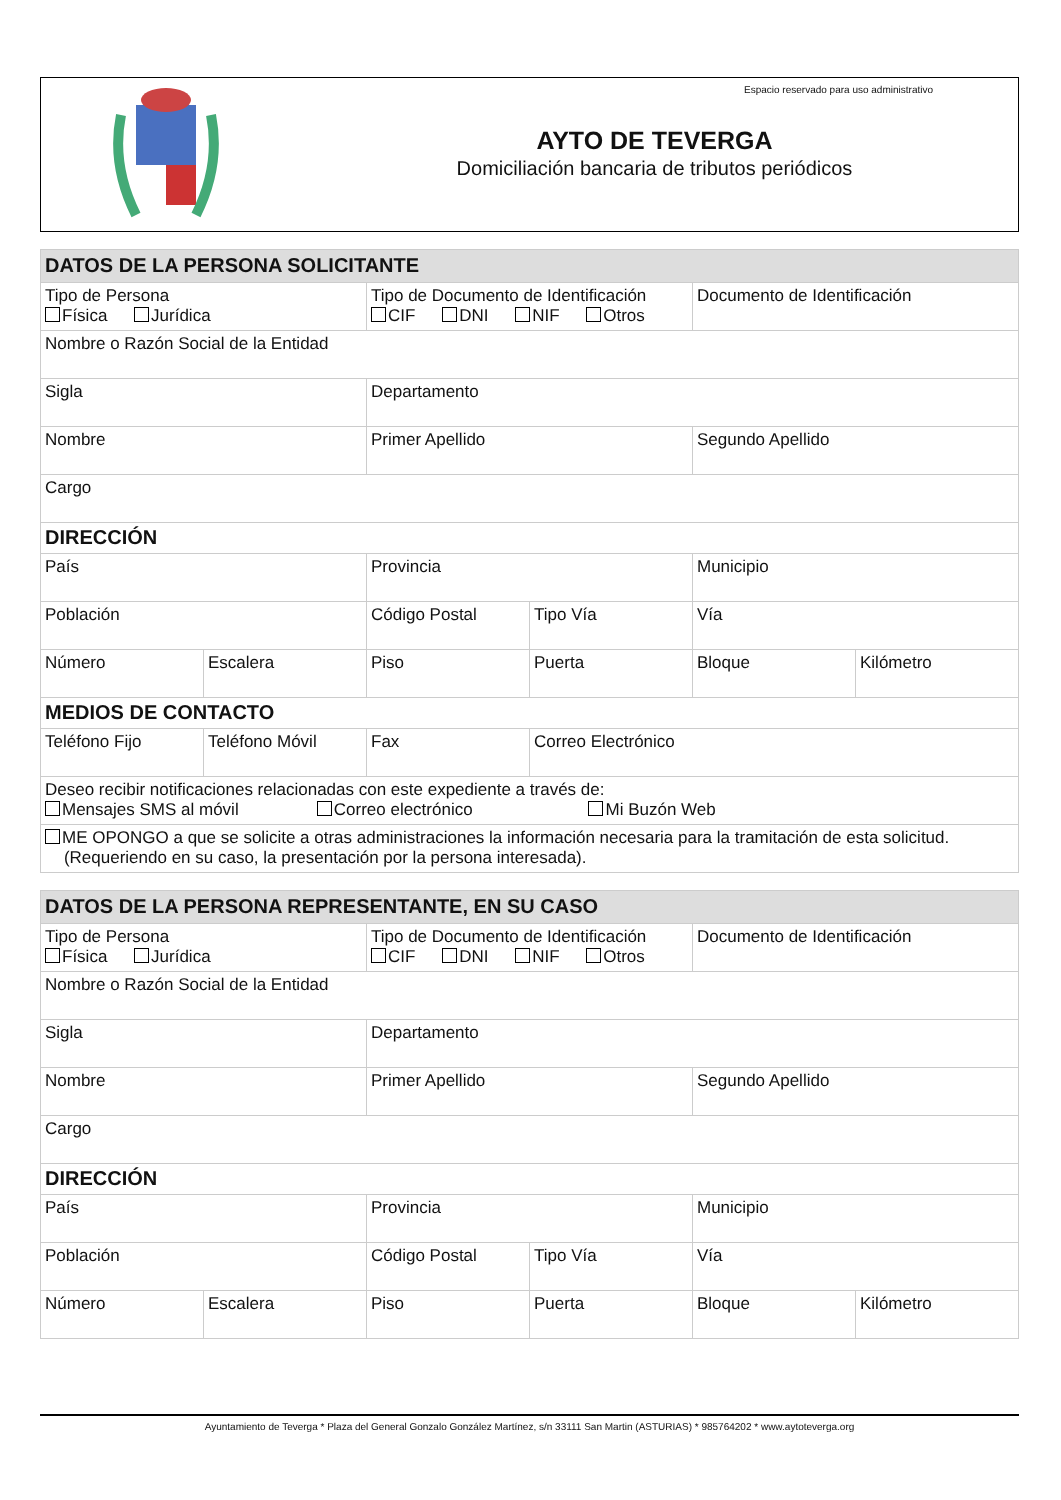AYTO DE TEVERGA
Domiciliación bancaria de tributos periódicos
Espacio reservado para uso administrativo
| DATOS DE LA PERSONA SOLICITANTE | | | | | |
| Tipo de Persona Física Jurídica | | Tipo de Documento de Identificación CIF DNI NIF Otros | | Documento de Identificación | |
| Nombre o Razón Social de la Entidad | | | | | |
| Sigla | | Departamento | | | |
| Nombre | | Primer Apellido | | Segundo Apellido | |
| Cargo | | | | | |
| DIRECCIÓN | | | | | |
| País | | Provincia | | Municipio | |
| Población | | Código Postal | Tipo Vía | Vía | |
| Número | Escalera | Piso | Puerta | Bloque | Kilómetro |
| MEDIOS DE CONTACTO | | | | | |
| Teléfono Fijo | Teléfono Móvil | Fax | Correo Electrónico | | |
| Deseo recibir notificaciones relacionadas con este expediente a través de: Mensajes SMS al móvil Correo electrónico Mi Buzón Web | | | | | |
| ME OPONGO a que se solicite a otras administraciones la información necesaria para la tramitación de esta solicitud. (Requeriendo en su caso, la presentación por la persona interesada). | | | | | |
| DATOS DE LA PERSONA REPRESENTANTE, EN SU CASO | | | | | |
| Tipo de Persona Física Jurídica | | Tipo de Documento de Identificación CIF DNI NIF Otros | | Documento de Identificación | |
| Nombre o Razón Social de la Entidad | | | | | |
| Sigla | | Departamento | | | |
| Nombre | | Primer Apellido | | Segundo Apellido | |
| Cargo | | | | | |
| DIRECCIÓN | | | | | |
| País | | Provincia | | Municipio | |
| Población | | Código Postal | Tipo Vía | Vía | |
| Número | Escalera | Piso | Puerta | Bloque | Kilómetro |
Ayuntamiento de Teverga * Plaza del General Gonzalo González Martínez, s/n 33111 San Martin (ASTURIAS) * 985764202 * www.aytoteverga.org